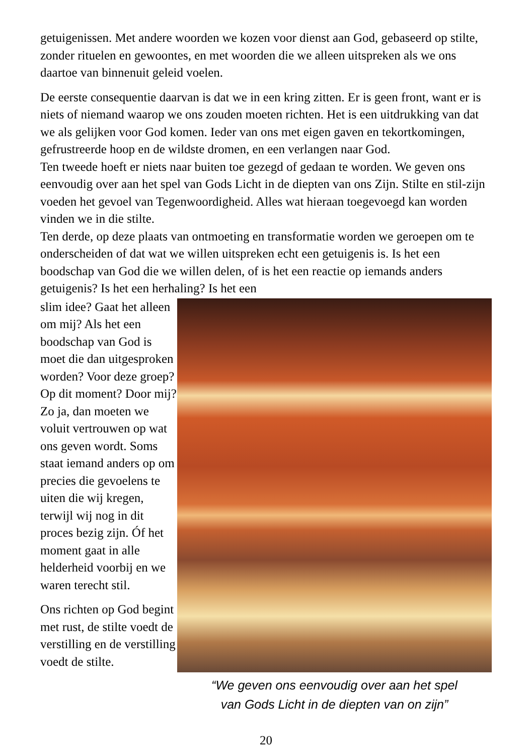getuigenissen. Met andere woorden we kozen voor dienst aan God, gebaseerd op stilte, zonder rituelen en gewoontes, en met woorden die we alleen uitspreken als we ons daartoe van binnenuit geleid voelen.
De eerste consequentie daarvan is dat we in een kring zitten. Er is geen front, want er is niets of niemand waarop we ons zouden moeten richten. Het is een uitdrukking van dat we als gelijken voor God komen. Ieder van ons met eigen gaven en tekortkomingen, gefrustreerde hoop en de wildste dromen, en een verlangen naar God.
Ten tweede hoeft er niets naar buiten toe gezegd of gedaan te worden. We geven ons eenvoudig over aan het spel van Gods Licht in de diepten van ons Zijn. Stilte en stil-zijn voeden het gevoel van Tegenwoordigheid. Alles wat hieraan toegevoegd kan worden vinden we in die stilte.
Ten derde, op deze plaats van ontmoeting en transformatie worden we geroepen om te onderscheiden of dat wat we willen uitspreken echt een getuigenis is. Is het een boodschap van God die we willen delen, of is het een reactie op iemands anders getuigenis? Is het een herhaling? Is het een
slim idee? Gaat het alleen om mij? Als het een boodschap van God is moet die dan uitgesproken worden? Voor deze groep? Op dit moment? Door mij? Zo ja, dan moeten we voluit vertrouwen op wat ons geven wordt. Soms staat iemand anders op om precies die gevoelens te uiten die wij kregen, terwijl wij nog in dit proces bezig zijn. Óf het moment gaat in alle helderheid voorbij en we waren terecht stil.
Ons richten op God begint met rust, de stilte voedt de verstilling en de verstilling voedt de stilte.
“We geven ons eenvoudig over aan het spel
van Gods Licht in de diepten van on zijn”
20